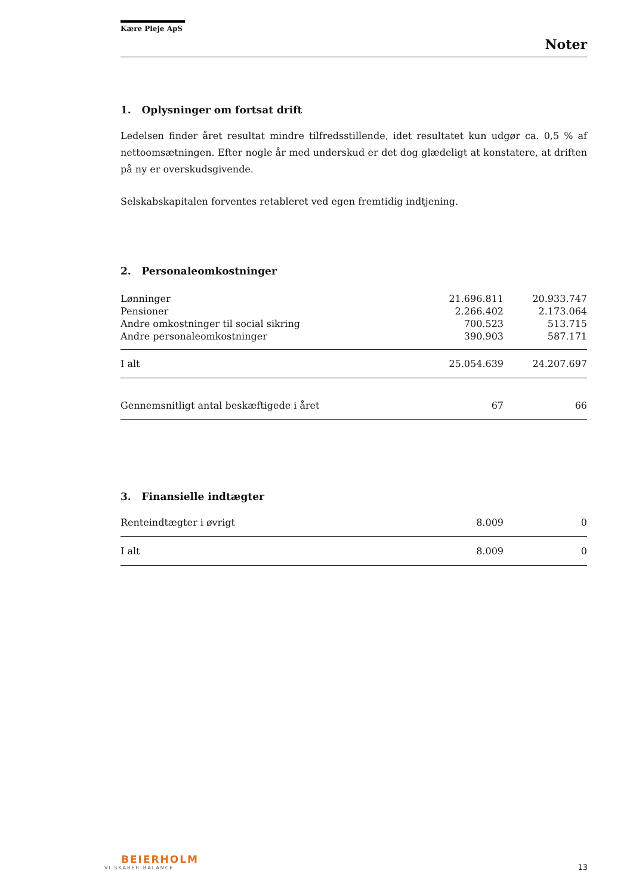Kære Pleje ApS
Noter
1. Oplysninger om fortsat drift
Ledelsen finder året resultat mindre tilfredsstillende, idet resultatet kun udgør ca. 0,5 % af nettoomsætningen. Efter nogle år med underskud er det dog glædeligt at konstatere, at driften på ny er overskudsgivende.
Selskabskapitalen forventes retableret ved egen fremtidig indtjening.
2. Personaleomkostninger
| Lønninger | 21.696.811 | 20.933.747 |
| Pensioner | 2.266.402 | 2.173.064 |
| Andre omkostninger til social sikring | 700.523 | 513.715 |
| Andre personaleomkostninger | 390.903 | 587.171 |
| I alt | 25.054.639 | 24.207.697 |
| Gennemsnitligt antal beskæftigede i året | 67 | 66 |
3. Finansielle indtægter
| Renteindtægter i øvrigt | 8.009 | 0 |
| I alt | 8.009 | 0 |
BEIERHOLM
VI SKABER BALANCE
13